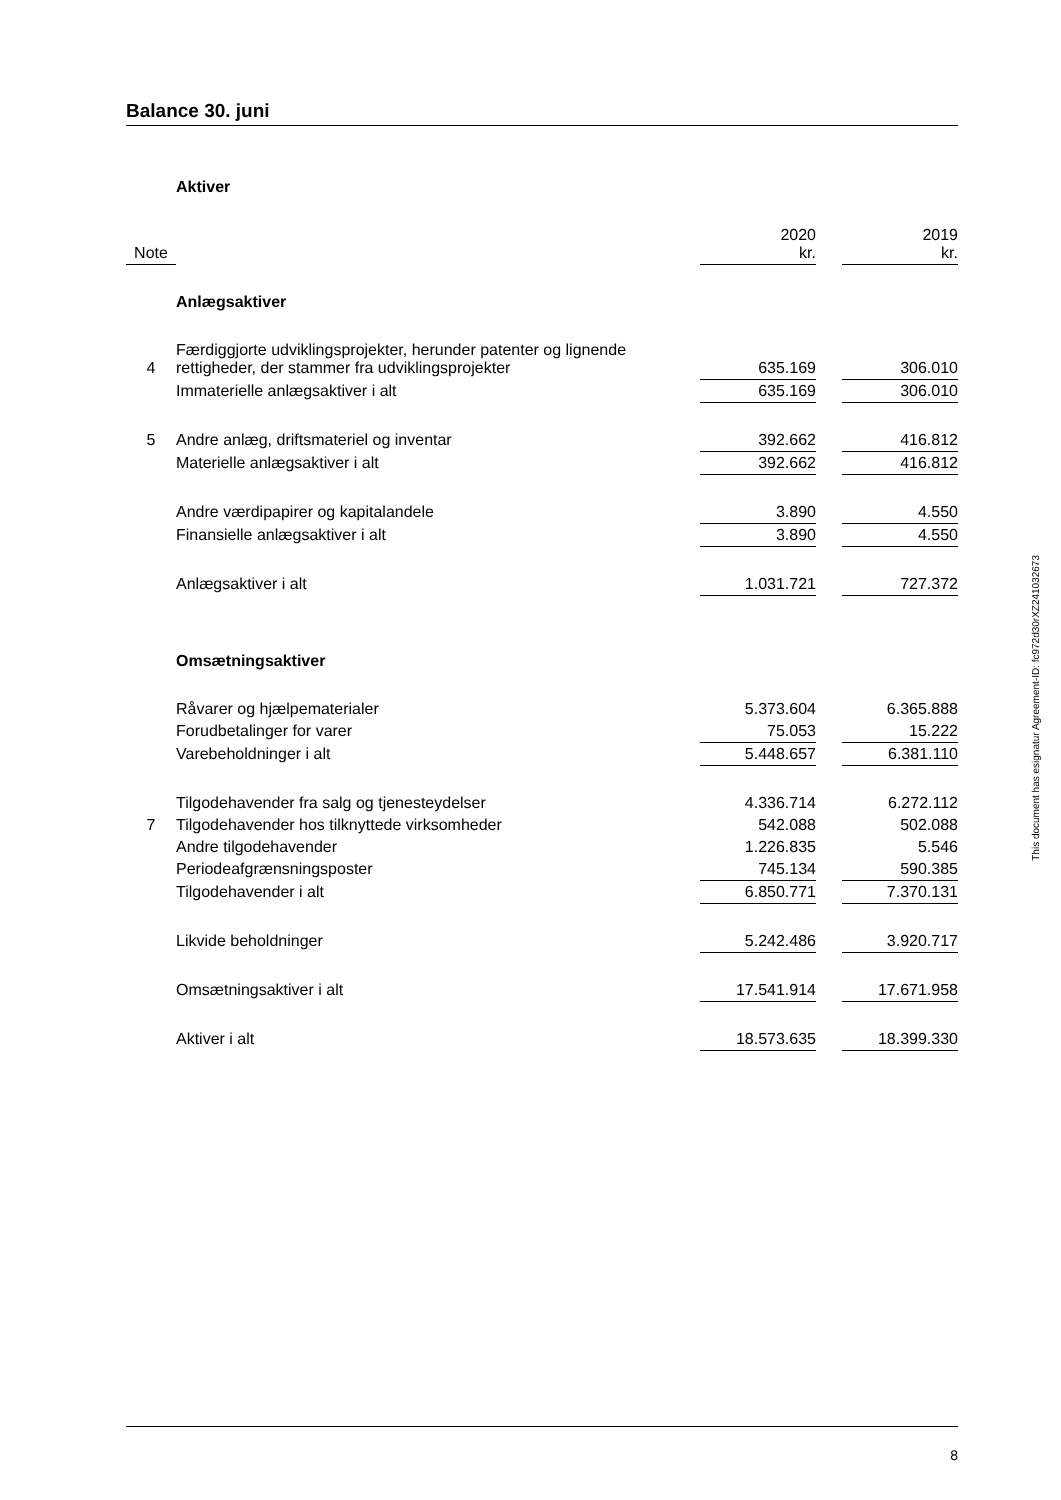Balance 30. juni
| | Aktiver | | | |
| Note | | 2020 kr. | | 2019 kr. |
| | Anlægsaktiver | | | |
| 4 | Færdiggjorte udviklingsprojekter, herunder patenter og lignende rettigheder, der stammer fra udviklingsprojekter | 635.169 | | 306.010 |
| | Immaterielle anlægsaktiver i alt | 635.169 | | 306.010 |
| 5 | Andre anlæg, driftsmateriel og inventar | 392.662 | | 416.812 |
| | Materielle anlægsaktiver i alt | 392.662 | | 416.812 |
| | Andre værdipapirer og kapitalandele | 3.890 | | 4.550 |
| | Finansielle anlægsaktiver i alt | 3.890 | | 4.550 |
| | Anlægsaktiver i alt | 1.031.721 | | 727.372 |
| | Omsætningsaktiver | | | |
| | Råvarer og hjælpematerialer | 5.373.604 | | 6.365.888 |
| | Forudbetalinger for varer | 75.053 | | 15.222 |
| | Varebeholdninger i alt | 5.448.657 | | 6.381.110 |
| | Tilgodehavender fra salg og tjenesteydelser | 4.336.714 | | 6.272.112 |
| 7 | Tilgodehavender hos tilknyttede virksomheder | 542.088 | | 502.088 |
| | Andre tilgodehavender | 1.226.835 | | 5.546 |
| | Periodeafgrænsningsposter | 745.134 | | 590.385 |
| | Tilgodehavender i alt | 6.850.771 | | 7.370.131 |
| | Likvide beholdninger | 5.242.486 | | 3.920.717 |
| | Omsætningsaktiver i alt | 17.541.914 | | 17.671.958 |
| | Aktiver i alt | 18.573.635 | | 18.399.330 |
This document has esignatur Agreement-ID: fc972d30rXZ241032673
8